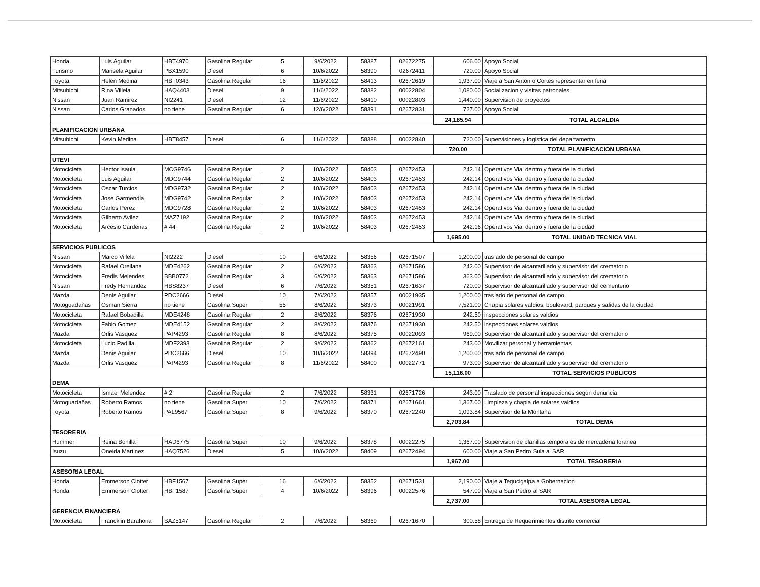| Honda | Luis Aguilar | HBT4970 | Gasolina Regular | 5 | 9/6/2022 | 58387 | 02672275 | 606.00 | Apoyo Social |
| Turismo | Marisela Aguilar | PBX1590 | Diesel | 6 | 10/6/2022 | 58390 | 02672411 | 720.00 | Apoyo Social |
| Toyota | Helen Medina | HBT0343 | Gasolina Regular | 16 | 11/6/2022 | 58413 | 02672619 | 1,937.00 | Viaje a San Antonio Cortes representar en feria |
| Mitsubichi | Rina Villela | HAQ4403 | Diesel | 9 | 11/6/2022 | 58382 | 00022804 | 1,080.00 | Socializacion y visitas patronales |
| Nissan | Juan Ramirez | NI2241 | Diesel | 12 | 11/6/2022 | 58410 | 00022803 | 1,440.00 | Supervision de proyectos |
| Nissan | Carlos Granados | no tiene | Gasolina Regular | 6 | 12/6/2022 | 58391 | 02672831 | 727.00 | Apoyo Social |
| | | | | | | | | 24,185.94 | TOTAL ALCALDIA |
| PLANIFICACION URBANA | | | | | | | | | |
| Mitsubichi | Kevin Medina | HBT8457 | Diesel | 6 | 11/6/2022 | 58388 | 00022840 | 720.00 | Supervisiones y logistica del departamento |
| | | | | | | | | 720.00 | TOTAL PLANIFICACION URBANA |
| UTEVI | | | | | | | | | |
| Motocicleta | Hector Isaula | MCG9746 | Gasolina Regular | 2 | 10/6/2022 | 58403 | 02672453 | 242.14 | Operativos Vial dentro y fuera de la ciudad |
| Motocicleta | Luis Aguilar | MDG9744 | Gasolina Regular | 2 | 10/6/2022 | 58403 | 02672453 | 242.14 | Operativos Vial dentro y fuera de la ciudad |
| Motocicleta | Oscar Turcios | MDG9732 | Gasolina Regular | 2 | 10/6/2022 | 58403 | 02672453 | 242.14 | Operativos Vial dentro y fuera de la ciudad |
| Motocicleta | Jose Garmendia | MDG9742 | Gasolina Regular | 2 | 10/6/2022 | 58403 | 02672453 | 242.14 | Operativos Vial dentro y fuera de la ciudad |
| Motocicleta | Carlos Perez | MDG9728 | Gasolina Regular | 2 | 10/6/2022 | 58403 | 02672453 | 242.14 | Operativos Vial dentro y fuera de la ciudad |
| Motocicleta | Gilberto Avilez | MAZ7192 | Gasolina Regular | 2 | 10/6/2022 | 58403 | 02672453 | 242.14 | Operativos Vial dentro y fuera de la ciudad |
| Motocicleta | Arcesio Cardenas | # 44 | Gasolina Regular | 2 | 10/6/2022 | 58403 | 02672453 | 242.16 | Operativos Vial dentro y fuera de la ciudad |
| | | | | | | | | 1,695.00 | TOTAL UNIDAD TECNICA VIAL |
| SERVICIOS PUBLICOS | | | | | | | | | |
| Nissan | Marco Villela | NI2222 | Diesel | 10 | 6/6/2022 | 58356 | 02671507 | 1,200.00 | traslado de personal de campo |
| Motocicleta | Rafael Orellana | MDE4262 | Gasolina Regular | 2 | 6/6/2022 | 58363 | 02671586 | 242.00 | Supervisor de alcantarillado y supervisor del crematorio |
| Motocicleta | Fredis Melendes | BBB0772 | Gasolina Regular | 3 | 6/6/2022 | 58363 | 02671586 | 363.00 | Supervisor de alcantarillado y supervisor del crematorio |
| Nissan | Fredy Hernandez | HBS8237 | Diesel | 6 | 7/6/2022 | 58351 | 02671637 | 720.00 | Supervisor de alcantarillado y supervisor del cementerio |
| Mazda | Denis Aguilar | PDC2666 | Diesel | 10 | 7/6/2022 | 58357 | 00021935 | 1,200.00 | traslado de personal de campo |
| Motoguadañas | Osman Sierra | no tiene | Gasolina Super | 55 | 8/6/2022 | 58373 | 00021991 | 7,521.00 | Chapia solares valdios, boulevard, parques y salidas de la ciudad |
| Motocicleta | Rafael Bobadilla | MDE4248 | Gasolina Regular | 2 | 8/6/2022 | 58376 | 02671930 | 242.50 | inspecciones solares valdios |
| Motocicleta | Fabio Gomez | MDE4152 | Gasolina Regular | 2 | 8/6/2022 | 58376 | 02671930 | 242.50 | inspecciones solares valdios |
| Mazda | Orlis Vasquez | PAP4293 | Gasolina Regular | 8 | 8/6/2022 | 58375 | 00022093 | 969.00 | Supervisor de alcantarillado y supervisor del crematorio |
| Motocicleta | Lucio Padilla | MDF2393 | Gasolina Regular | 2 | 9/6/2022 | 58362 | 02672161 | 243.00 | Movilizar personal y herramientas |
| Mazda | Denis Aguilar | PDC2666 | Diesel | 10 | 10/6/2022 | 58394 | 02672490 | 1,200.00 | traslado de personal de campo |
| Mazda | Orlis Vasquez | PAP4293 | Gasolina Regular | 8 | 11/6/2022 | 58400 | 00022771 | 973.00 | Supervisor de alcantarillado y supervisor del crematorio |
| | | | | | | | | 15,116.00 | TOTAL SERVICIOS PUBLICOS |
| DEMA | | | | | | | | | |
| Motocicleta | Ismael Melendez | # 2 | Gasolina Regular | 2 | 7/6/2022 | 58331 | 02671726 | 243.00 | Traslado de personal inspecciones según denuncia |
| Motoguadañas | Roberto Ramos | no tiene | Gasolina Super | 10 | 7/6/2022 | 58371 | 02671661 | 1,367.00 | Limpieza y chapia de solares valdios |
| Toyota | Roberto Ramos | PAL9567 | Gasolina Super | 8 | 9/6/2022 | 58370 | 02672240 | 1,093.84 | Supervisor de la Montaña |
| | | | | | | | | 2,703.84 | TOTAL DEMA |
| TESORERIA | | | | | | | | | |
| Hummer | Reina Bonilla | HAD6775 | Gasolina Super | 10 | 9/6/2022 | 58378 | 00022275 | 1,367.00 | Supervision de planillas temporales de mercaderia foranea |
| Isuzu | Oneida Martinez | HAQ7526 | Diesel | 5 | 10/6/2022 | 58409 | 02672494 | 600.00 | Viaje a San Pedro Sula al SAR |
| | | | | | | | | 1,967.00 | TOTAL TESORERIA |
| ASESORIA LEGAL | | | | | | | | | |
| Honda | Emmerson Clotter | HBF1567 | Gasolina Super | 16 | 6/6/2022 | 58352 | 02671531 | 2,190.00 | Viaje a Tegucigalpa a Gobernacion |
| Honda | Emmerson Clotter | HBF1587 | Gasolina Super | 4 | 10/6/2022 | 58396 | 00022576 | 547.00 | Viaje a San Pedro al SAR |
| | | | | | | | | 2,737.00 | TOTAL ASESORIA LEGAL |
| GERENCIA FINANCIERA | | | | | | | | | |
| Motocicleta | Francklin Barahona | BAZ5147 | Gasolina Regular | 2 | 7/6/2022 | 58369 | 02671670 | 300.58 | Entrega de Requerimientos distrito comercial |